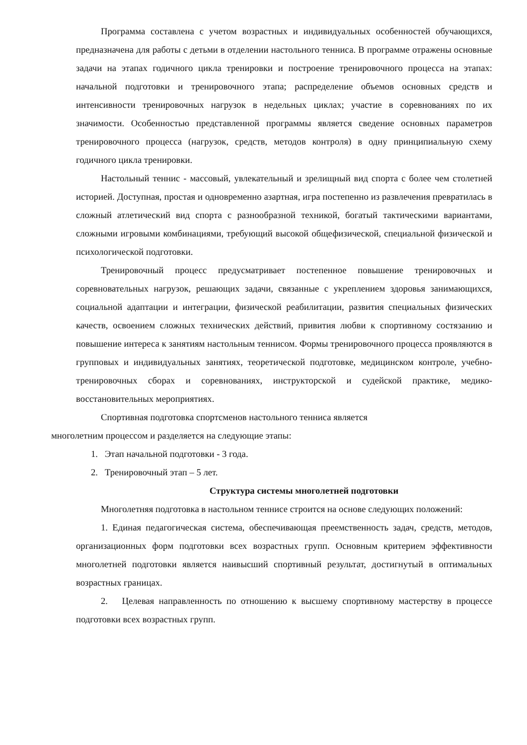Программа составлена с учетом возрастных и индивидуальных особенностей обучающихся, предназначена для работы с детьми в отделении настольного тенниса. В программе отражены основные задачи на этапах годичного цикла тренировки и построение тренировочного процесса на этапах: начальной подготовки и тренировочного этапа; распределение объемов основных средств и интенсивности тренировочных нагрузок в недельных циклах; участие в соревнованиях по их значимости. Особенностью представленной программы является сведение основных параметров тренировочного процесса (нагрузок, средств, методов контроля) в одну принципиальную схему годичного цикла тренировки.
Настольный теннис - массовый, увлекательный и зрелищный вид спорта с более чем столетней историей. Доступная, простая и одновременно азартная, игра постепенно из развлечения превратилась в сложный атлетический вид спорта с разнообразной техникой, богатый тактическими вариантами, сложными игровыми комбинациями, требующий высокой общефизической, специальной физической и психологической подготовки.
Тренировочный процесс предусматривает постепенное повышение тренировочных и соревновательных нагрузок, решающих задачи, связанные с укреплением здоровья занимающихся, социальной адаптации и интеграции, физической реабилитации, развития специальных физических качеств, освоением сложных технических действий, привития любви к спортивному состязанию и повышение интереса к занятиям настольным теннисом. Формы тренировочного процесса проявляются в групповых и индивидуальных занятиях, теоретической подготовке, медицинском контроле, учебно-тренировочных сборах и соревнованиях, инструкторской и судейской практике, медико-восстановительных мероприятиях.
Спортивная подготовка спортсменов настольного тенниса является
многолетним процессом и разделяется на следующие этапы:
1. Этап начальной подготовки - 3 года.
2. Тренировочный этап – 5 лет.
Структура системы многолетней подготовки
Многолетняя подготовка в настольном теннисе строится на основе следующих положений:
1. Единая педагогическая система, обеспечивающая преемственность задач, средств, методов, организационных форм подготовки всех возрастных групп. Основным критерием эффективности многолетней подготовки является наивысший спортивный результат, достигнутый в оптимальных возрастных границах.
2. Целевая направленность по отношению к высшему спортивному мастерству в процессе подготовки всех возрастных групп.